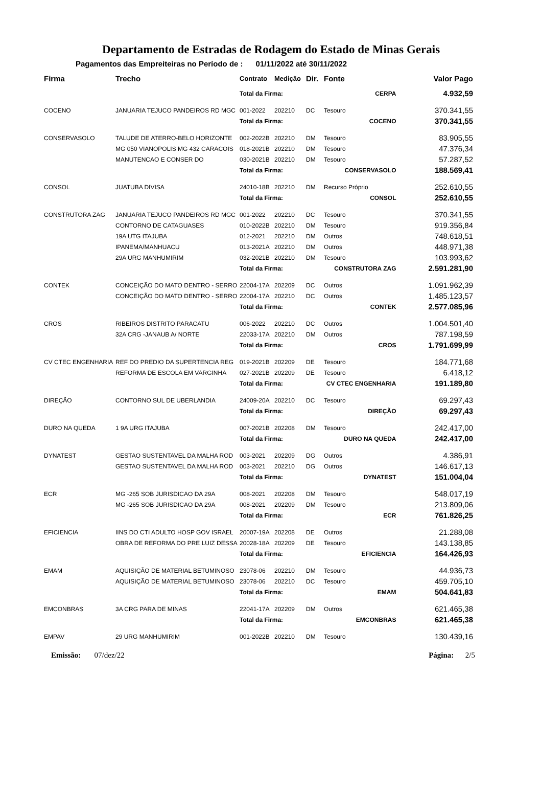Departamento de Estradas de Rodagem do Estado de Minas Gerais
Pagamentos das Empreiteiras no Período de : 01/11/2022 até 30/11/2022
| Firma | Trecho | Contrato | Medição | Dir. | Fonte | | Valor Pago |
| --- | --- | --- | --- | --- | --- | --- | --- |
| | | Total da Firma: | | | CERPA | | 4.932,59 |
| COCENO | JANUARIA TEJUCO PANDEIROS RD MGC | 001-2022 | 202210 | DC | Tesouro | | 370.341,55 |
| | | Total da Firma: | | | COCENO | | 370.341,55 |
| CONSERVASOLO | TALUDE DE ATERRO-BELO HORIZONTE | 002-2022B | 202210 | DM | Tesouro | | 83.905,55 |
| | MG 050 VIANOPOLIS MG 432 CARACOIS | 018-2021B | 202210 | DM | Tesouro | | 47.376,34 |
| | MANUTENCAO E CONSER DO | 030-2021B | 202210 | DM | Tesouro | | 57.287,52 |
| | | Total da Firma: | | | CONSERVASOLO | | 188.569,41 |
| CONSOL | JUATUBA DIVISA | 24010-18B | 202210 | DM | Recurso Próprio | | 252.610,55 |
| | | Total da Firma: | | | CONSOL | | 252.610,55 |
| CONSTRUTORA ZAG | JANUARIA TEJUCO PANDEIROS RD MGC | 001-2022 | 202210 | DC | Tesouro | | 370.341,55 |
| | CONTORNO DE CATAGUASES | 010-2022B | 202210 | DM | Tesouro | | 919.356,84 |
| | 19A UTG ITAJUBA | 012-2021 | 202210 | DM | Outros | | 748.618,51 |
| | IPANEMA/MANHUACU | 013-2021A | 202210 | DM | Outros | | 448.971,38 |
| | 29A URG MANHUMIRIM | 032-2021B | 202210 | DM | Tesouro | | 103.993,62 |
| | | Total da Firma: | | | CONSTRUTORA ZAG | | 2.591.281,90 |
| CONTEK | CONCEIÇÃO DO MATO DENTRO - SERRO | 22004-17A | 202209 | DC | Outros | | 1.091.962,39 |
| | CONCEIÇÃO DO MATO DENTRO - SERRO | 22004-17A | 202210 | DC | Outros | | 1.485.123,57 |
| | | Total da Firma: | | | CONTEK | | 2.577.085,96 |
| CROS | RIBEIROS DISTRITO PARACATU | 006-2022 | 202210 | DC | Outros | | 1.004.501,40 |
| | 32A CRG -JANAUB A/ NORTE | 22033-17A | 202210 | DM | Outros | | 787.198,59 |
| | | Total da Firma: | | | CROS | | 1.791.699,99 |
| CV CTEC ENGENHARIA | REF DO PREDIO DA SUPERTENCIA REG | 019-2021B | 202209 | DE | Tesouro | | 184.771,68 |
| | REFORMA DE ESCOLA EM VARGINHA | 027-2021B | 202209 | DE | Tesouro | | 6.418,12 |
| | | Total da Firma: | | | CV CTEC ENGENHARIA | | 191.189,80 |
| DIREÇÃO | CONTORNO SUL DE UBERLANDIA | 24009-20A | 202210 | DC | Tesouro | | 69.297,43 |
| | | Total da Firma: | | | DIREÇÃO | | 69.297,43 |
| DURO NA QUEDA | 1 9A URG ITAJUBA | 007-2021B | 202208 | DM | Tesouro | | 242.417,00 |
| | | Total da Firma: | | | DURO NA QUEDA | | 242.417,00 |
| DYNATEST | GESTAO SUSTENTAVEL DA MALHA ROD | 003-2021 | 202209 | DG | Outros | | 4.386,91 |
| | GESTAO SUSTENTAVEL DA MALHA ROD | 003-2021 | 202210 | DG | Outros | | 146.617,13 |
| | | Total da Firma: | | | DYNATEST | | 151.004,04 |
| ECR | MG -265 SOB JURISDICAO DA 29A | 008-2021 | 202208 | DM | Tesouro | | 548.017,19 |
| | MG -265 SOB JURISDICAO DA 29A | 008-2021 | 202209 | DM | Tesouro | | 213.809,06 |
| | | Total da Firma: | | | ECR | | 761.826,25 |
| EFICIENCIA | IINS DO CTI ADULTO HOSP GOV ISRAEL | 20007-19A | 202208 | DE | Outros | | 21.288,08 |
| | OBRA DE REFORMA DO PRE LUIZ DESSA | 20028-18A | 202209 | DE | Tesouro | | 143.138,85 |
| | | Total da Firma: | | | EFICIENCIA | | 164.426,93 |
| EMAM | AQUISIÇÃO DE MATERIAL BETUMINOSO | 23078-06 | 202210 | DM | Tesouro | | 44.936,73 |
| | AQUISIÇÃO DE MATERIAL BETUMINOSO | 23078-06 | 202210 | DC | Tesouro | | 459.705,10 |
| | | Total da Firma: | | | EMAM | | 504.641,83 |
| EMCONBRAS | 3A CRG PARA DE MINAS | 22041-17A | 202209 | DM | Outros | | 621.465,38 |
| | | Total da Firma: | | | EMCONBRAS | | 621.465,38 |
| EMPAV | 29 URG MANHUMIRIM | 001-2022B | 202210 | DM | Tesouro | | 130.439,16 |
Emissão: 07/dez/22 Página: 2/5